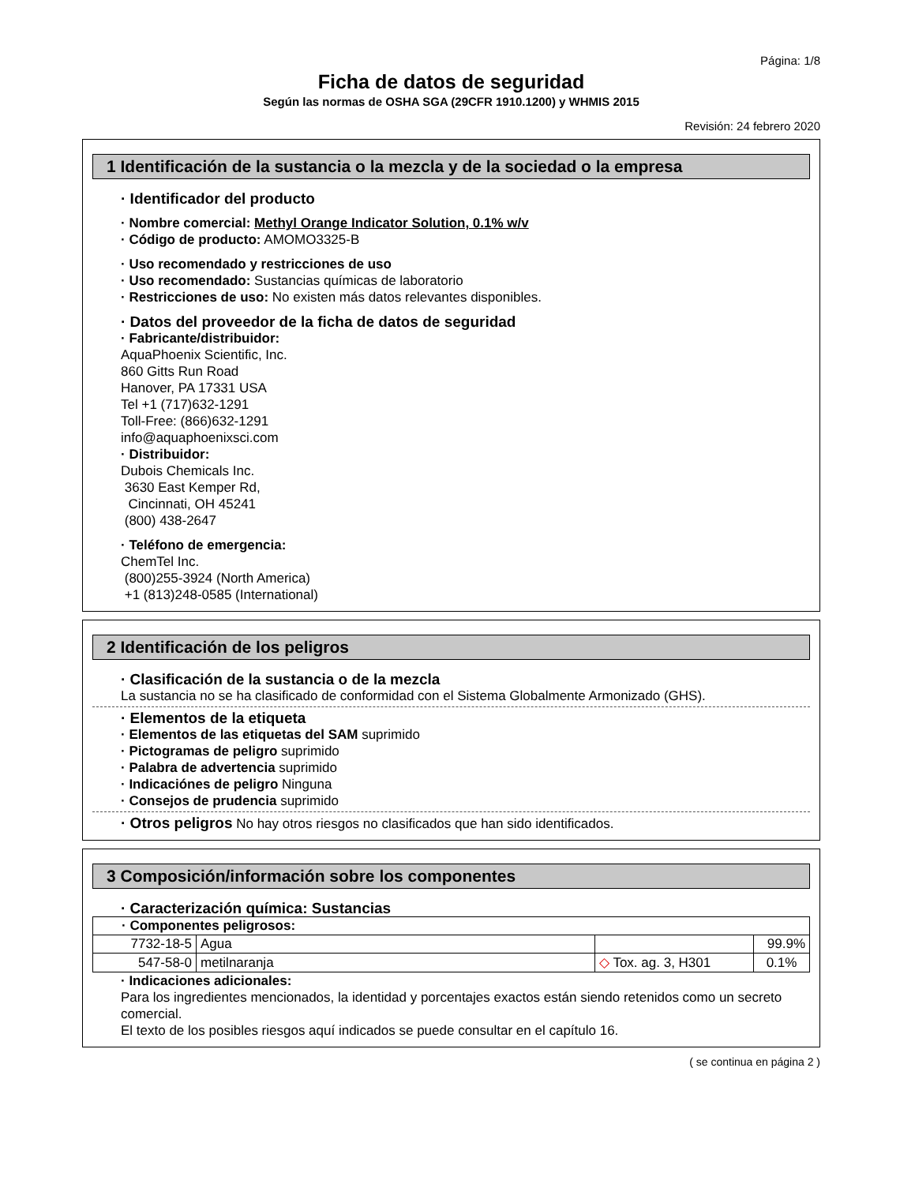Página: 1/8
Ficha de datos de seguridad
Según las normas de OSHA SGA (29CFR 1910.1200) y WHMIS 2015
Revisión: 24 febrero 2020
1 Identificación de la sustancia o la mezcla y de la sociedad o la empresa
· Identificador del producto
· Nombre comercial: Methyl Orange Indicator Solution, 0.1% w/v
· Código de producto: AMOMO3325-B
· Uso recomendado y restricciones de uso
· Uso recomendado: Sustancias químicas de laboratorio
· Restricciones de uso: No existen más datos relevantes disponibles.
· Datos del proveedor de la ficha de datos de seguridad
· Fabricante/distribuidor:
AquaPhoenix Scientific, Inc.
860 Gitts Run Road
Hanover, PA 17331 USA
Tel +1 (717)632-1291
Toll-Free: (866)632-1291
info@aquaphoenixsci.com
· Distribuidor:
Dubois Chemicals Inc.
3630 East Kemper Rd,
Cincinnati, OH 45241
(800) 438-2647
· Teléfono de emergencia:
ChemTel Inc.
(800)255-3924 (North America)
+1 (813)248-0585 (International)
2 Identificación de los peligros
· Clasificación de la sustancia o de la mezcla
La sustancia no se ha clasificado de conformidad con el Sistema Globalmente Armonizado (GHS).
· Elementos de la etiqueta
· Elementos de las etiquetas del SAM suprimido
· Pictogramas de peligro suprimido
· Palabra de advertencia suprimido
· Indicaciónes de peligro Ninguna
· Consejos de prudencia suprimido
· Otros peligros No hay otros riesgos no clasificados que han sido identificados.
3 Composición/información sobre los componentes
· Caracterización química: Sustancias
| · Componentes peligrosos: | | | |
| 7732-18-5 | Agua | | 99.9% |
| 547-58-0 | metilnaranja | ◇ Tox. ag. 3, H301 | 0.1% |
· Indicaciones adicionales:
Para los ingredientes mencionados, la identidad y porcentajes exactos están siendo retenidos como un secreto comercial.
El texto de los posibles riesgos aquí indicados se puede consultar en el capítulo 16.
( se continua en página 2 )